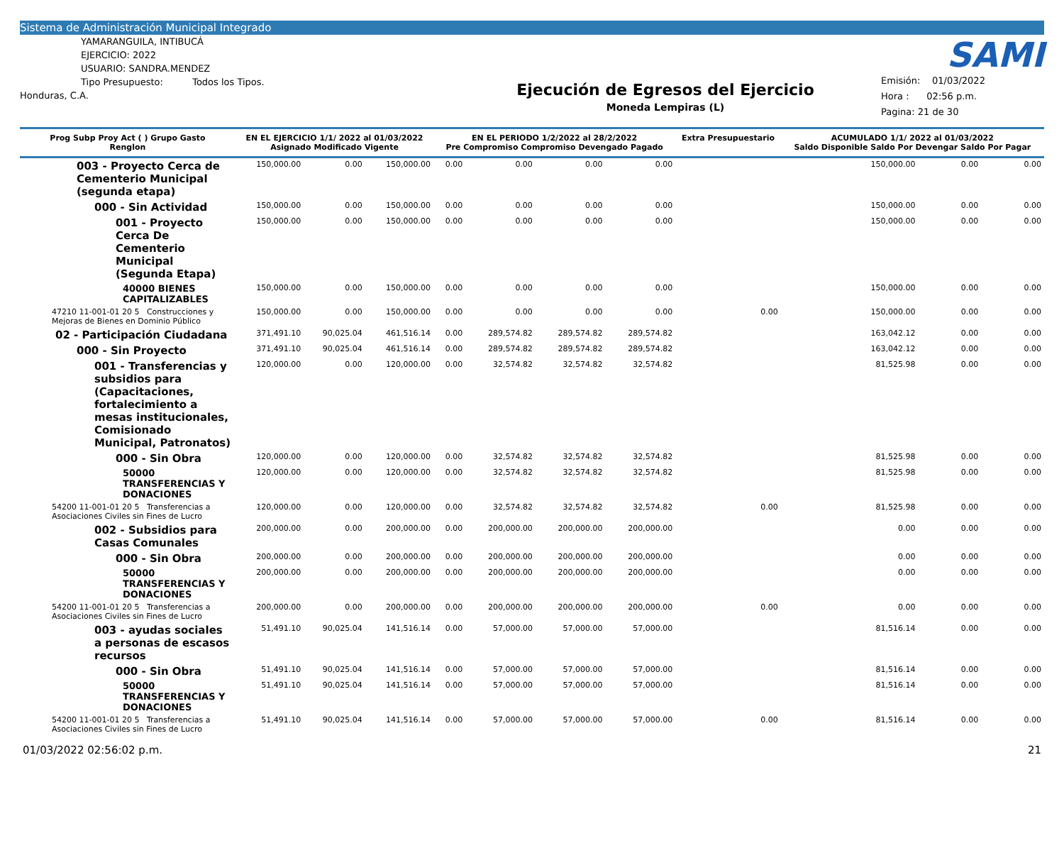Sistema de Administración Municipal Integrado
YAMARANGUILA, INTIBUCÁ
EJERCICIO: 2022
USUARIO: SANDRA.MENDEZ
Tipo Presupuesto: Todos los Tipos.
Honduras, C.A.
Ejecución de Egresos del Ejercicio
Moneda Lempiras (L)
Emisión: 01/03/2022
Hora : 02:56 p.m.
Pagina: 21 de 30
SAMI
| Prog Subp Proy Act ( ) Grupo Gasto Renglon | EN EL EJERCICIO 1/1/ 2022 al 01/03/2022 Asignado Modificado Vigente | | | EN EL PERIODO 1/2/2022 al 28/2/2022 Pre Compromiso Compromiso Devengado Pagado | | | | Extra Presupuestario | ACUMULADO 1/1/ 2022 al 01/03/2022 Saldo Disponible Saldo Por Devengar Saldo Por Pagar | | |
| --- | --- | --- | --- | --- | --- | --- | --- | --- | --- | --- | --- |
| 003 - Proyecto Cerca de Cementerio Municipal (segunda etapa) | 150,000.00 | 0.00 | 150,000.00 | 0.00 | 0.00 | 0.00 | 0.00 | | 150,000.00 | 0.00 | 0.00 |
| 000 - Sin Actividad | 150,000.00 | 0.00 | 150,000.00 | 0.00 | 0.00 | 0.00 | 0.00 | | 150,000.00 | 0.00 | 0.00 |
| 001 - Proyecto Cerca De Cementerio Municipal (Segunda Etapa) | 150,000.00 | 0.00 | 150,000.00 | 0.00 | 0.00 | 0.00 | 0.00 | | 150,000.00 | 0.00 | 0.00 |
| 40000 BIENES CAPITALIZABLES | 150,000.00 | 0.00 | 150,000.00 | 0.00 | 0.00 | 0.00 | 0.00 | | 150,000.00 | 0.00 | 0.00 |
| 47210 11-001-01 20 5 Construcciones y Mejoras de Bienes en Dominio Público | 150,000.00 | 0.00 | 150,000.00 | 0.00 | 0.00 | 0.00 | 0.00 | 0.00 | 150,000.00 | 0.00 | 0.00 |
| 02 - Participación Ciudadana | 371,491.10 | 90,025.04 | 461,516.14 | 0.00 | 289,574.82 | 289,574.82 | 289,574.82 | | 163,042.12 | 0.00 | 0.00 |
| 000 - Sin Proyecto | 371,491.10 | 90,025.04 | 461,516.14 | 0.00 | 289,574.82 | 289,574.82 | 289,574.82 | | 163,042.12 | 0.00 | 0.00 |
| 001 - Transferencias y subsidios para (Capacitaciones, fortalecimiento a mesas institucionales, Comisionado Municipal, Patronatos) | 120,000.00 | 0.00 | 120,000.00 | 0.00 | 32,574.82 | 32,574.82 | 32,574.82 | | 81,525.98 | 0.00 | 0.00 |
| 000 - Sin Obra | 120,000.00 | 0.00 | 120,000.00 | 0.00 | 32,574.82 | 32,574.82 | 32,574.82 | | 81,525.98 | 0.00 | 0.00 |
| 50000 TRANSFERENCIAS Y DONACIONES | 120,000.00 | 0.00 | 120,000.00 | 0.00 | 32,574.82 | 32,574.82 | 32,574.82 | | 81,525.98 | 0.00 | 0.00 |
| 54200 11-001-01 20 5 Transferencias a Asociaciones Civiles sin Fines de Lucro | 120,000.00 | 0.00 | 120,000.00 | 0.00 | 32,574.82 | 32,574.82 | 32,574.82 | 0.00 | 81,525.98 | 0.00 | 0.00 |
| 002 - Subsidios para Casas Comunales | 200,000.00 | 0.00 | 200,000.00 | 0.00 | 200,000.00 | 200,000.00 | 200,000.00 | | 0.00 | 0.00 | 0.00 |
| 000 - Sin Obra | 200,000.00 | 0.00 | 200,000.00 | 0.00 | 200,000.00 | 200,000.00 | 200,000.00 | | 0.00 | 0.00 | 0.00 |
| 50000 TRANSFERENCIAS Y DONACIONES | 200,000.00 | 0.00 | 200,000.00 | 0.00 | 200,000.00 | 200,000.00 | 200,000.00 | | 0.00 | 0.00 | 0.00 |
| 54200 11-001-01 20 5 Transferencias a Asociaciones Civiles sin Fines de Lucro | 200,000.00 | 0.00 | 200,000.00 | 0.00 | 200,000.00 | 200,000.00 | 200,000.00 | 0.00 | 0.00 | 0.00 | 0.00 |
| 003 - ayudas sociales a personas de escasos recursos | 51,491.10 | 90,025.04 | 141,516.14 | 0.00 | 57,000.00 | 57,000.00 | 57,000.00 | | 81,516.14 | 0.00 | 0.00 |
| 000 - Sin Obra | 51,491.10 | 90,025.04 | 141,516.14 | 0.00 | 57,000.00 | 57,000.00 | 57,000.00 | | 81,516.14 | 0.00 | 0.00 |
| 50000 TRANSFERENCIAS Y DONACIONES | 51,491.10 | 90,025.04 | 141,516.14 | 0.00 | 57,000.00 | 57,000.00 | 57,000.00 | | 81,516.14 | 0.00 | 0.00 |
| 54200 11-001-01 20 5 Transferencias a Asociaciones Civiles sin Fines de Lucro | 51,491.10 | 90,025.04 | 141,516.14 | 0.00 | 57,000.00 | 57,000.00 | 57,000.00 | 0.00 | 81,516.14 | 0.00 | 0.00 |
01/03/2022 02:56:02 p.m. 21